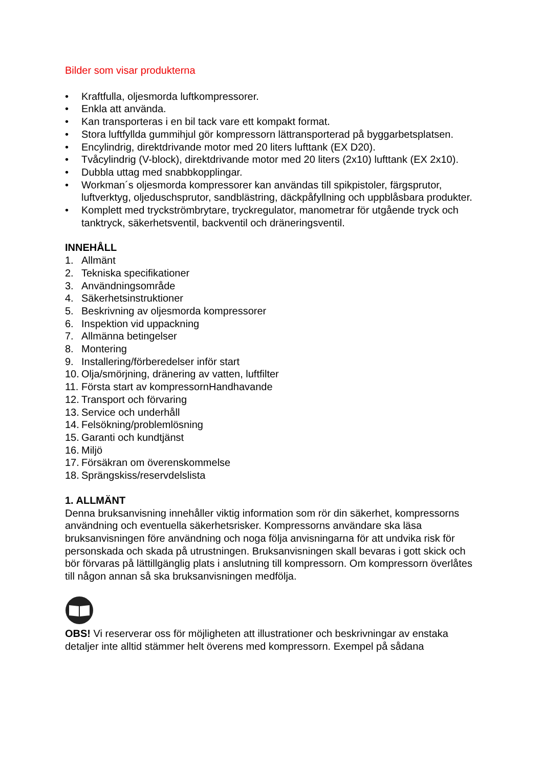Bilder som visar produkterna
• Kraftfulla, oljesmorda luftkompressorer.
• Enkla att använda.
• Kan transporteras i en bil tack vare ett kompakt format.
• Stora luftfyllda gummihjul gör kompressorn lättransporterad på byggarbetsplatsen.
• Encylindrig, direktdrivande motor med 20 liters lufttank (EX D20).
• Tvåcylindrig (V-block), direktdrivande motor med 20 liters (2x10) lufttank (EX 2x10).
• Dubbla uttag med snabbkopplingar.
• Workman´s oljesmorda kompressorer kan användas till spikpistoler, färgsprutor, luftverktyg, oljeduschsprutor, sandblästring, däckpåfyllning och uppblåsbara produkter.
• Komplett med tryckströmbrytare, tryckregulator, manometrar för utgående tryck och tanktryck, säkerhetsventil, backventil och dräneringsventil.
INNEHÅLL
1. Allmänt
2. Tekniska specifikationer
3. Användningsområde
4. Säkerhetsinstruktioner
5. Beskrivning av oljesmorda kompressorer
6. Inspektion vid uppackning
7. Allmänna betingelser
8. Montering
9. Installering/förberedelser inför start
10. Olja/smörjning, dränering av vatten, luftfilter
11. Första start av kompressornHandhavande
12. Transport och förvaring
13. Service och underhåll
14. Felsökning/problemlösning
15. Garanti och kundtjänst
16. Miljö
17. Försäkran om överenskommelse
18. Sprängskiss/reservdelslista
1. ALLMÄNT
Denna bruksanvisning innehåller viktig information som rör din säkerhet, kompressorns användning och eventuella säkerhetsrisker. Kompressorns användare ska läsa bruksanvisningen före användning och noga följa anvisningarna för att undvika risk för personskada och skada på utrustningen. Bruksanvisningen skall bevaras i gott skick och bör förvaras på lättillgänglig plats i anslutning till kompressorn. Om kompressorn överlåtes till någon annan så ska bruksanvisningen medfölja.
OBS! Vi reserverar oss för möjligheten att illustrationer och beskrivningar av enstaka detaljer inte alltid stämmer helt överens med kompressorn. Exempel på sådana